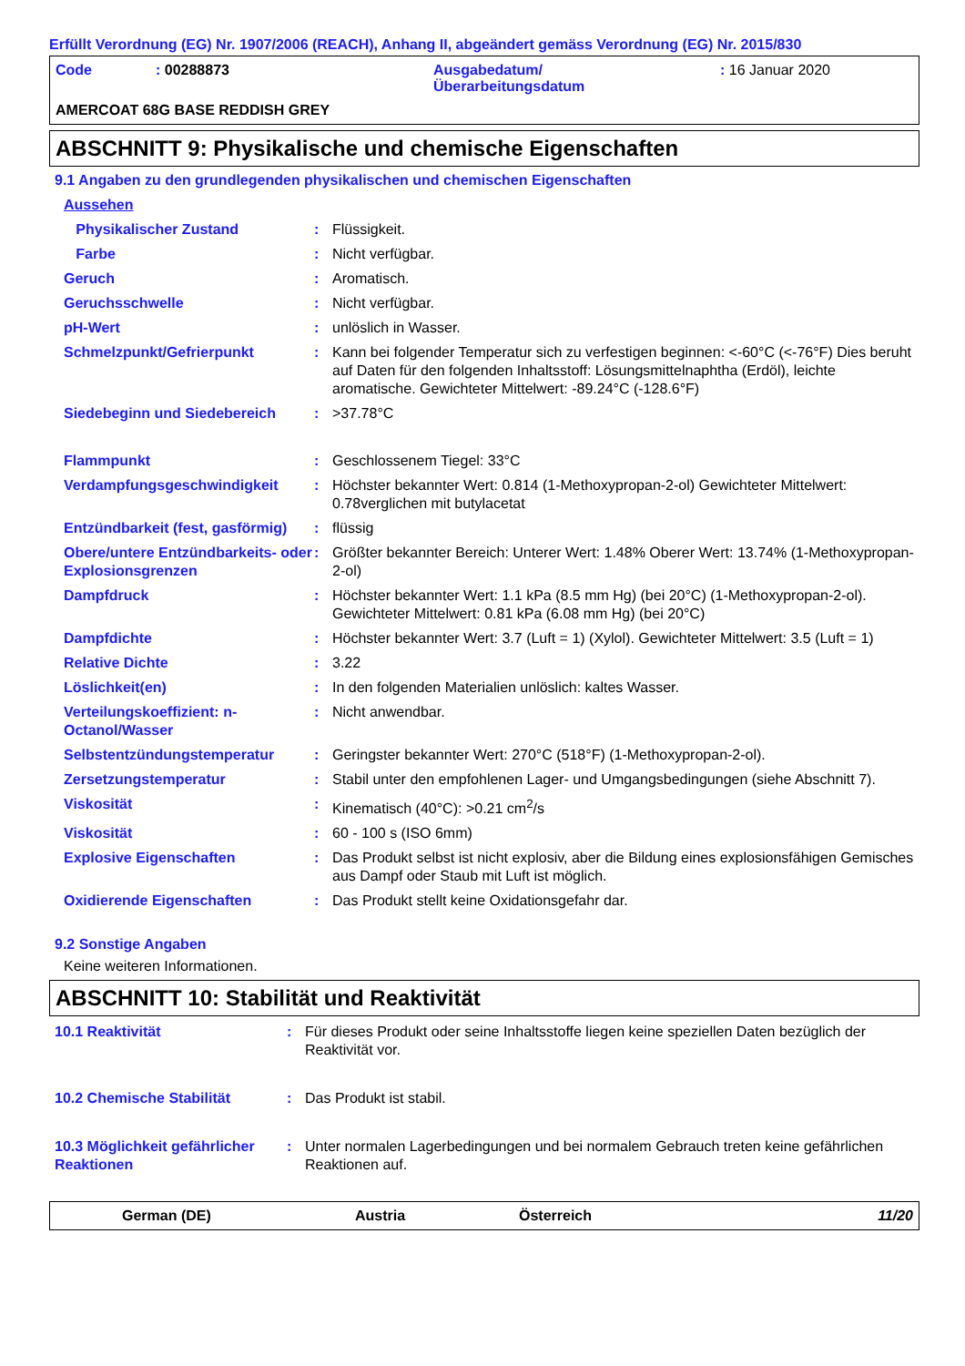Erfüllt Verordnung (EG) Nr. 1907/2006 (REACH), Anhang II, abgeändert gemäss Verordnung (EG) Nr. 2015/830
| Code | : 00288873 | Ausgabedatum/ Überarbeitungsdatum | : 16 Januar 2020 |
AMERCOAT 68G BASE REDDISH GREY
ABSCHNITT 9: Physikalische und chemische Eigenschaften
9.1 Angaben zu den grundlegenden physikalischen und chemischen Eigenschaften
| Aussehen | | |
| Physikalischer Zustand | : | Flüssigkeit. |
| Farbe | : | Nicht verfügbar. |
| Geruch | : | Aromatisch. |
| Geruchsschwelle | : | Nicht verfügbar. |
| pH-Wert | : | unlöslich in Wasser. |
| Schmelzpunkt/Gefrierpunkt | : | Kann bei folgender Temperatur sich zu verfestigen beginnen: <-60°C (<-76°F) Dies beruht auf Daten für den folgenden Inhaltsstoff: Lösungsmittelnaphtha (Erdöl), leichte aromatische. Gewichteter Mittelwert: -89.24°C (-128.6°F) |
| Siedebeginn und Siedebereich | : | >37.78°C |
| Flammpunkt | : | Geschlossenem Tiegel: 33°C |
| Verdampfungsgeschwindigkeit | : | Höchster bekannter Wert: 0.814 (1-Methoxypropan-2-ol) Gewichteter Mittelwert: 0.78verglichen mit butylacetat |
| Entzündbarkeit (fest, gasförmig) | : | flüssig |
| Obere/untere Entzündbarkeits- oder Explosionsgrenzen | : | Größter bekannter Bereich: Unterer Wert: 1.48% Oberer Wert: 13.74% (1-Methoxypropan-2-ol) |
| Dampfdruck | : | Höchster bekannter Wert: 1.1 kPa (8.5 mm Hg) (bei 20°C) (1-Methoxypropan-2-ol). Gewichteter Mittelwert: 0.81 kPa (6.08 mm Hg) (bei 20°C) |
| Dampfdichte | : | Höchster bekannter Wert: 3.7 (Luft = 1) (Xylol). Gewichteter Mittelwert: 3.5 (Luft = 1) |
| Relative Dichte | : | 3.22 |
| Löslichkeit(en) | : | In den folgenden Materialien unlöslich: kaltes Wasser. |
| Verteilungskoeffizient: n-Octanol/Wasser | : | Nicht anwendbar. |
| Selbstentzündungstemperatur | : | Geringster bekannter Wert: 270°C (518°F) (1-Methoxypropan-2-ol). |
| Zersetzungstemperatur | : | Stabil unter den empfohlenen Lager- und Umgangsbedingungen (siehe Abschnitt 7). |
| Viskosität | : | Kinematisch (40°C): >0.21 cm<sup>2</sup>/s |
| Viskosität | : | 60 - 100 s (ISO 6mm) |
| Explosive Eigenschaften | : | Das Produkt selbst ist nicht explosiv, aber die Bildung eines explosionsfähigen Gemisches aus Dampf oder Staub mit Luft ist möglich. |
| Oxidierende Eigenschaften | : | Das Produkt stellt keine Oxidationsgefahr dar. |
9.2 Sonstige Angaben
Keine weiteren Informationen.
ABSCHNITT 10: Stabilität und Reaktivität
| 10.1 Reaktivität | : | Für dieses Produkt oder seine Inhaltsstoffe liegen keine speziellen Daten bezüglich der Reaktivität vor. |
| 10.2 Chemische Stabilität | : | Das Produkt ist stabil. |
| 10.3 Möglichkeit gefährlicher Reaktionen | : | Unter normalen Lagerbedingungen und bei normalem Gebrauch treten keine gefährlichen Reaktionen auf. |
German (DE) Austria Österreich 11/20